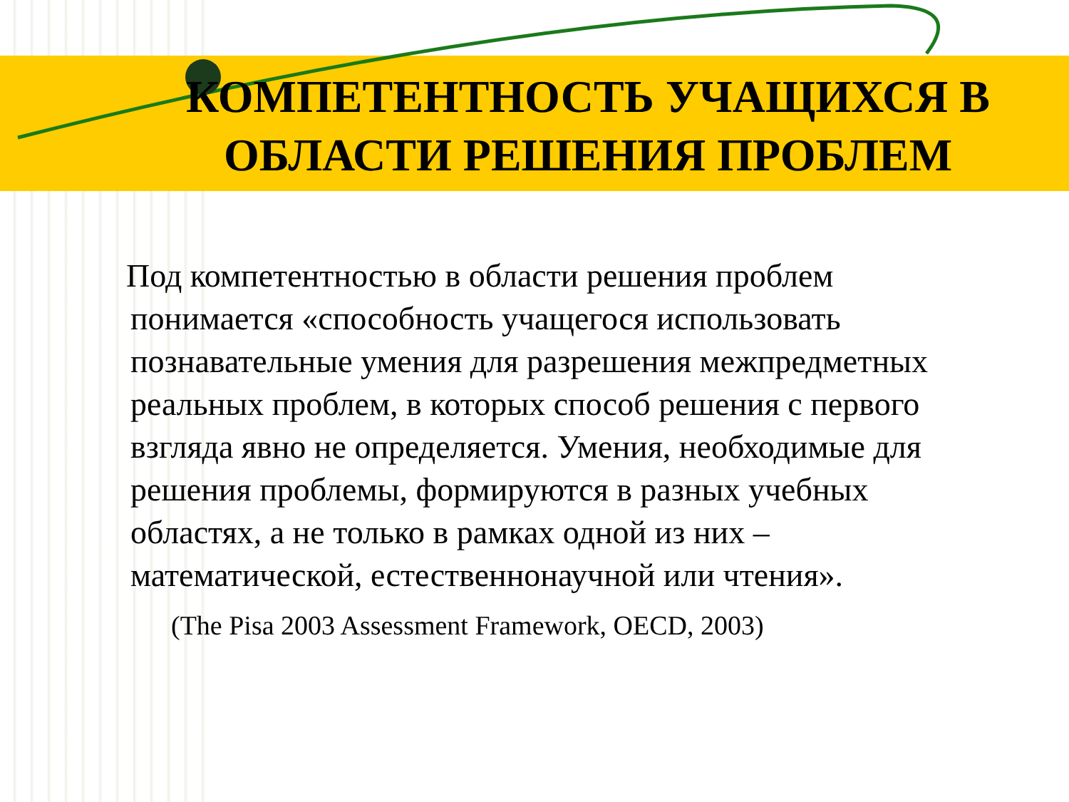КОМПЕТЕНТНОСТЬ УЧАЩИХСЯ В
ОБЛАСТИ РЕШЕНИЯ ПРОБЛЕМ
Под компетентностью в области решения проблем понимается «способность учащегося использовать познавательные умения для разрешения межпредметных реальных проблем, в которых способ решения с первого взгляда явно не определяется. Умения, необходимые для решения проблемы, формируются в разных учебных областях, а не только в рамках одной из них – математической, естественнонаучной или чтения».
(The Pisa 2003 Assessment Framework, OECD, 2003)